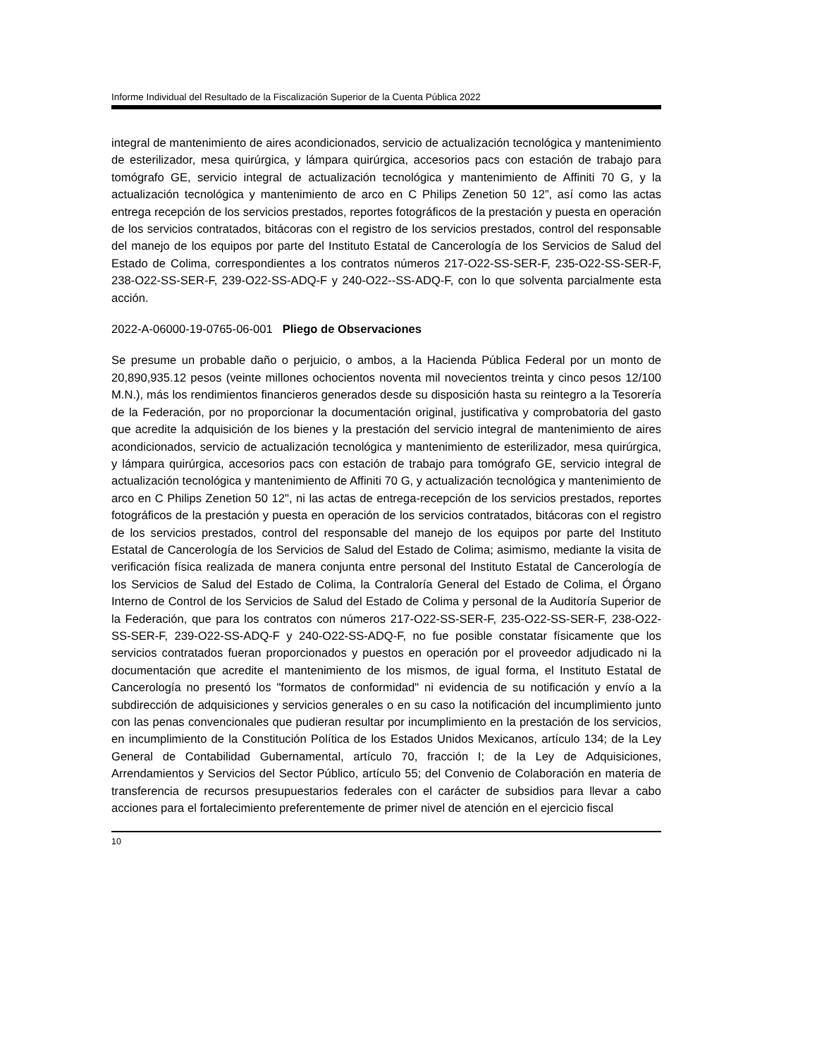Informe Individual del Resultado de la Fiscalización Superior de la Cuenta Pública 2022
integral de mantenimiento de aires acondicionados, servicio de actualización tecnológica y mantenimiento de esterilizador, mesa quirúrgica, y lámpara quirúrgica, accesorios pacs con estación de trabajo para tomógrafo GE, servicio integral de actualización tecnológica y mantenimiento de Affiniti 70 G, y la actualización tecnológica y mantenimiento de arco en C Philips Zenetion 50 12”, así como las actas entrega recepción de los servicios prestados, reportes fotográficos de la prestación y puesta en operación de los servicios contratados, bitácoras con el registro de los servicios prestados, control del responsable del manejo de los equipos por parte del Instituto Estatal de Cancerología de los Servicios de Salud del Estado de Colima, correspondientes a los contratos números 217-O22-SS-SER-F, 235-O22-SS-SER-F, 238-O22-SS-SER-F, 239-O22-SS-ADQ-F y 240-O22--SS-ADQ-F, con lo que solventa parcialmente esta acción.
2022-A-06000-19-0765-06-001 Pliego de Observaciones
Se presume un probable daño o perjuicio, o ambos, a la Hacienda Pública Federal por un monto de 20,890,935.12 pesos (veinte millones ochocientos noventa mil novecientos treinta y cinco pesos 12/100 M.N.), más los rendimientos financieros generados desde su disposición hasta su reintegro a la Tesorería de la Federación, por no proporcionar la documentación original, justificativa y comprobatoria del gasto que acredite la adquisición de los bienes y la prestación del servicio integral de mantenimiento de aires acondicionados, servicio de actualización tecnológica y mantenimiento de esterilizador, mesa quirúrgica, y lámpara quirúrgica, accesorios pacs con estación de trabajo para tomógrafo GE, servicio integral de actualización tecnológica y mantenimiento de Affiniti 70 G, y actualización tecnológica y mantenimiento de arco en C Philips Zenetion 50 12", ni las actas de entrega-recepción de los servicios prestados, reportes fotográficos de la prestación y puesta en operación de los servicios contratados, bitácoras con el registro de los servicios prestados, control del responsable del manejo de los equipos por parte del Instituto Estatal de Cancerología de los Servicios de Salud del Estado de Colima; asimismo, mediante la visita de verificación física realizada de manera conjunta entre personal del Instituto Estatal de Cancerología de los Servicios de Salud del Estado de Colima, la Contraloría General del Estado de Colima, el Órgano Interno de Control de los Servicios de Salud del Estado de Colima y personal de la Auditoría Superior de la Federación, que para los contratos con números 217-O22-SS-SER-F, 235-O22-SS-SER-F, 238-O22-SS-SER-F, 239-O22-SS-ADQ-F y 240-O22-SS-ADQ-F, no fue posible constatar físicamente que los servicios contratados fueran proporcionados y puestos en operación por el proveedor adjudicado ni la documentación que acredite el mantenimiento de los mismos, de igual forma, el Instituto Estatal de Cancerología no presentó los "formatos de conformidad" ni evidencia de su notificación y envío a la subdirección de adquisiciones y servicios generales o en su caso la notificación del incumplimiento junto con las penas convencionales que pudieran resultar por incumplimiento en la prestación de los servicios, en incumplimiento de la Constitución Política de los Estados Unidos Mexicanos, artículo 134; de la Ley General de Contabilidad Gubernamental, artículo 70, fracción I; de la Ley de Adquisiciones, Arrendamientos y Servicios del Sector Público, artículo 55; del Convenio de Colaboración en materia de transferencia de recursos presupuestarios federales con el carácter de subsidios para llevar a cabo acciones para el fortalecimiento preferentemente de primer nivel de atención en el ejercicio fiscal
10